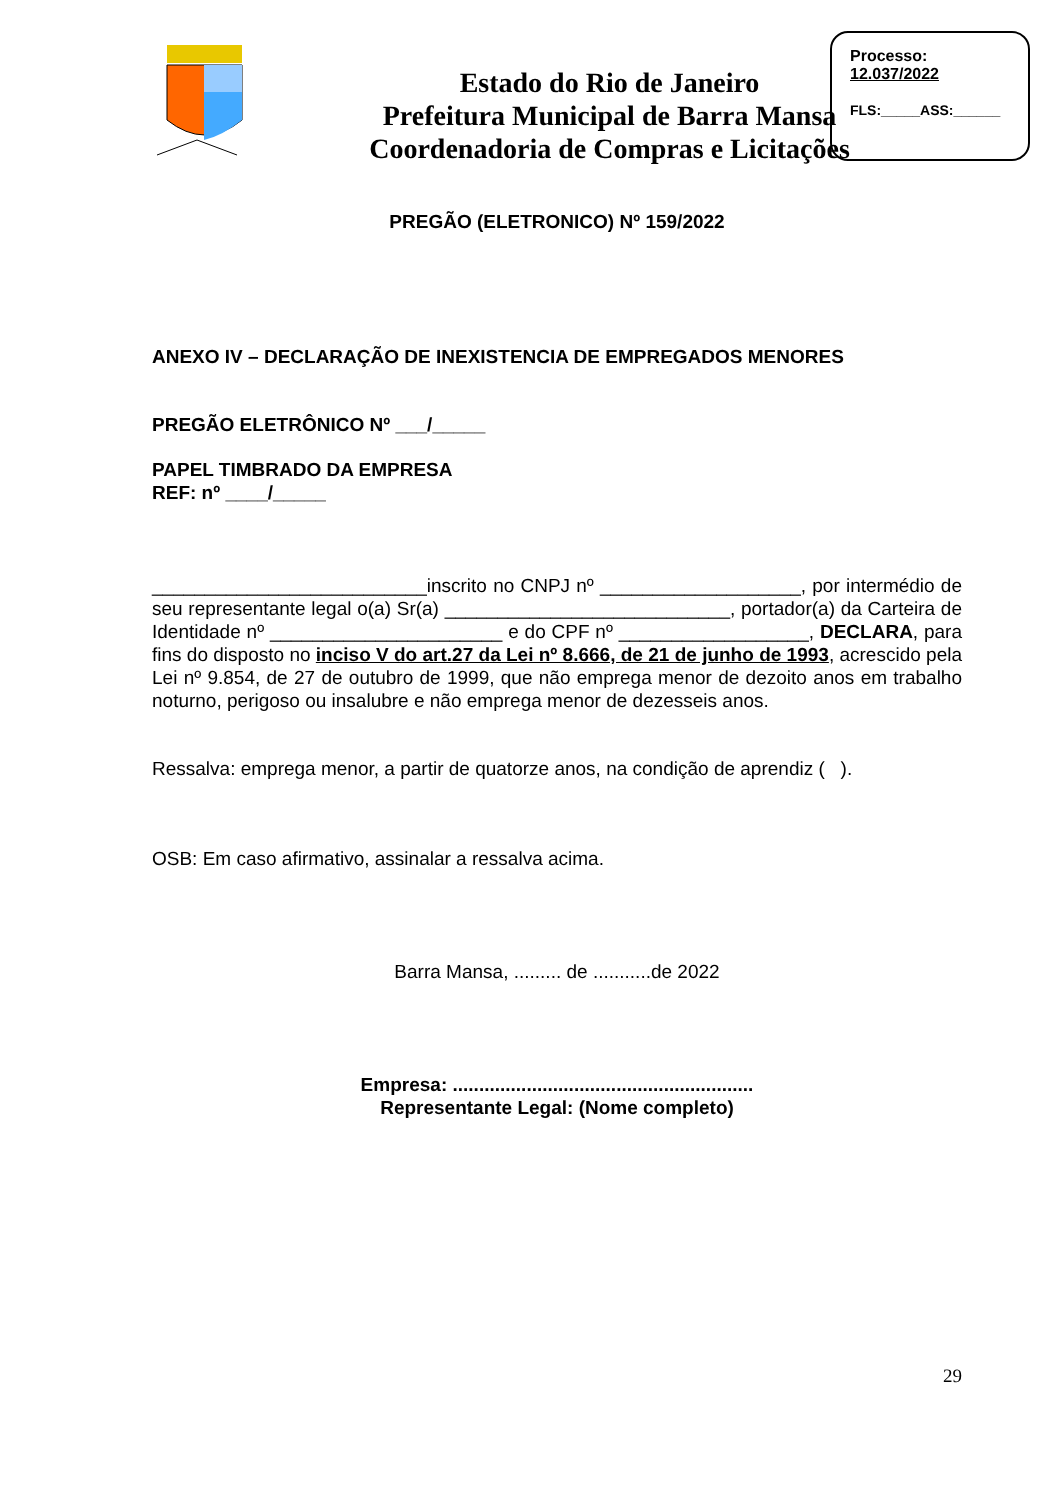Estado do Rio de Janeiro
Prefeitura Municipal de Barra Mansa
Coordenadoria de Compras e Licitações
Processo:
12.037/2022
FLS:_____ASS:______
PREGÃO (ELETRONICO) Nº 159/2022
ANEXO IV – DECLARAÇÃO DE INEXISTENCIA DE EMPREGADOS MENORES
PREGÃO ELETRÔNICO Nº ___/_____
PAPEL TIMBRADO DA EMPRESA
REF: nº ____/_____
__________________________inscrito no CNPJ nº ___________________, por intermédio de seu representante legal o(a) Sr(a) ___________________________, portador(a) da Carteira de Identidade nº ______________________ e do CPF nº __________________, DECLARA, para fins do disposto no inciso V do art.27 da Lei nº 8.666, de 21 de junho de 1993, acrescido pela Lei nº 9.854, de 27 de outubro de 1999, que não emprega menor de dezoito anos em trabalho noturno, perigoso ou insalubre e não emprega menor de dezesseis anos.
Ressalva: emprega menor, a partir de quatorze anos, na condição de aprendiz ( ).
OSB: Em caso afirmativo, assinalar a ressalva acima.
Barra Mansa, ......... de ...........de 2022
Empresa: .........................................................
Representante Legal: (Nome completo)
29